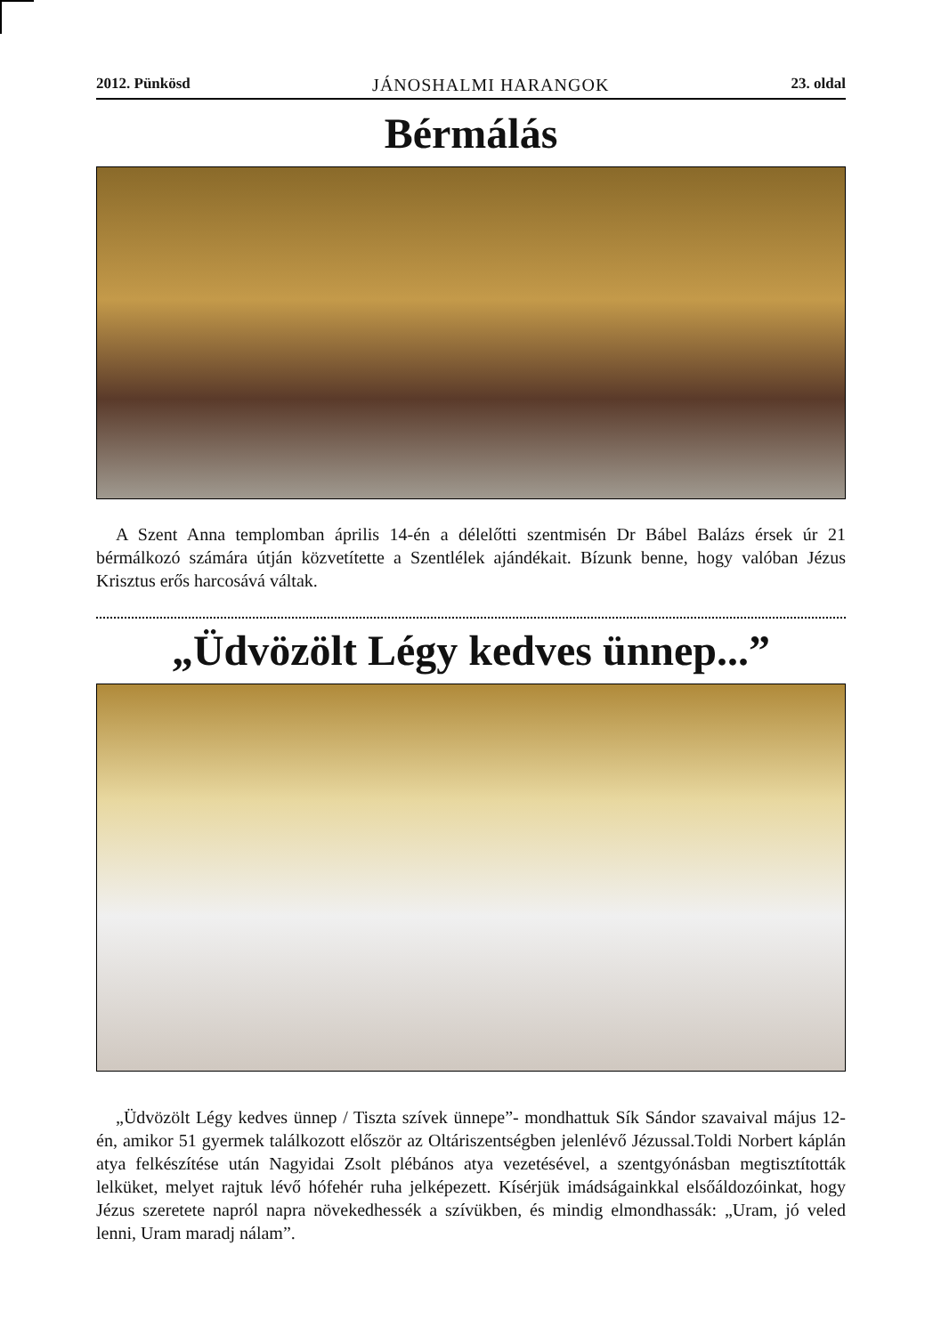2012. Pünkösd JÁNOSHALMI HARANGOK 23. oldal
Bérmálás
A Szent Anna templomban április 14-én a délelőtti szentmisén Dr Bábel Balázs érsek úr 21 bérmálkozó számára útján közvetítette a Szentlélek ajándékait. Bízunk benne, hogy valóban Jézus Krisztus erős harcosává váltak.
„Üdvözölt Légy kedves ünnep...”
„Üdvözölt Légy kedves ünnep / Tiszta szívek ünnepe”- mondhattuk Sík Sándor szavaival május 12-én, amikor 51 gyermek találkozott először az Oltáriszentségben jelenlévő Jézussal.Toldi Norbert káplán atya felkészítése után Nagyidai Zsolt plébános atya vezetésével, a szentgyónásban megtisztították lelküket, melyet rajtuk lévő hófehér ruha jelképezett. Kísérjük imádságainkkal elsőáldozóinkat, hogy Jézus szeretete napról napra növekedhessék a szívükben, és mindig elmondhassák: „Uram, jó veled lenni, Uram maradj nálam”.